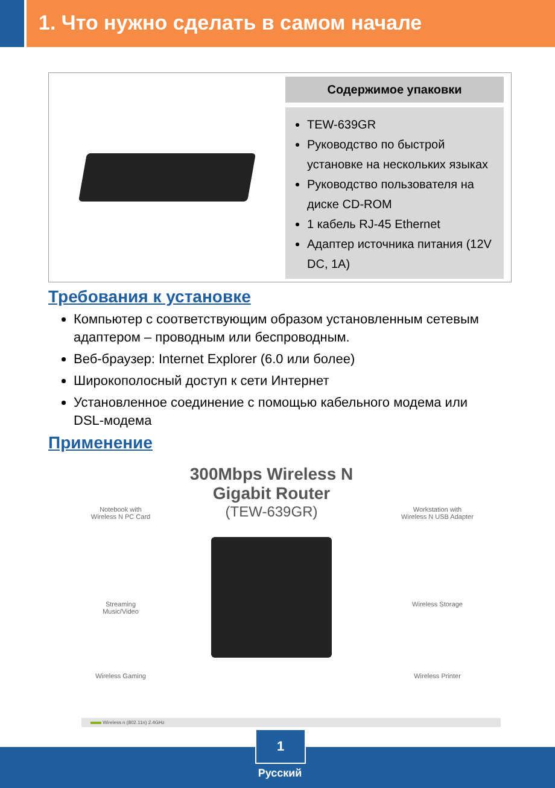1. Что нужно сделать в самом начале
Содержимое упаковки
TEW-639GR
Руководство по быстрой установке на нескольких языках
Руководство пользователя на диске CD-ROM
1 кабель RJ-45 Ethernet
Адаптер источника питания (12V DC, 1A)
Требования к установке
Компьютер с соответствующим образом установленным сетевым адаптером – проводным или беспроводным.
Веб-браузер: Internet Explorer (6.0 или более)
Широкополосный доступ к сети Интернет
Установленное соединение с помощью кабельного модема или DSL-модема
Применение
300Mbps Wireless N Gigabit Router
(TEW-639GR)
Notebook with
Wireless N PC Card
Streaming
Music/Video
Wireless Gaming
Workstation with
Wireless N USB Adapter
Wireless Storage
Wireless Printer
Wireless n (802.11n) 2.4GHz
1
Русский